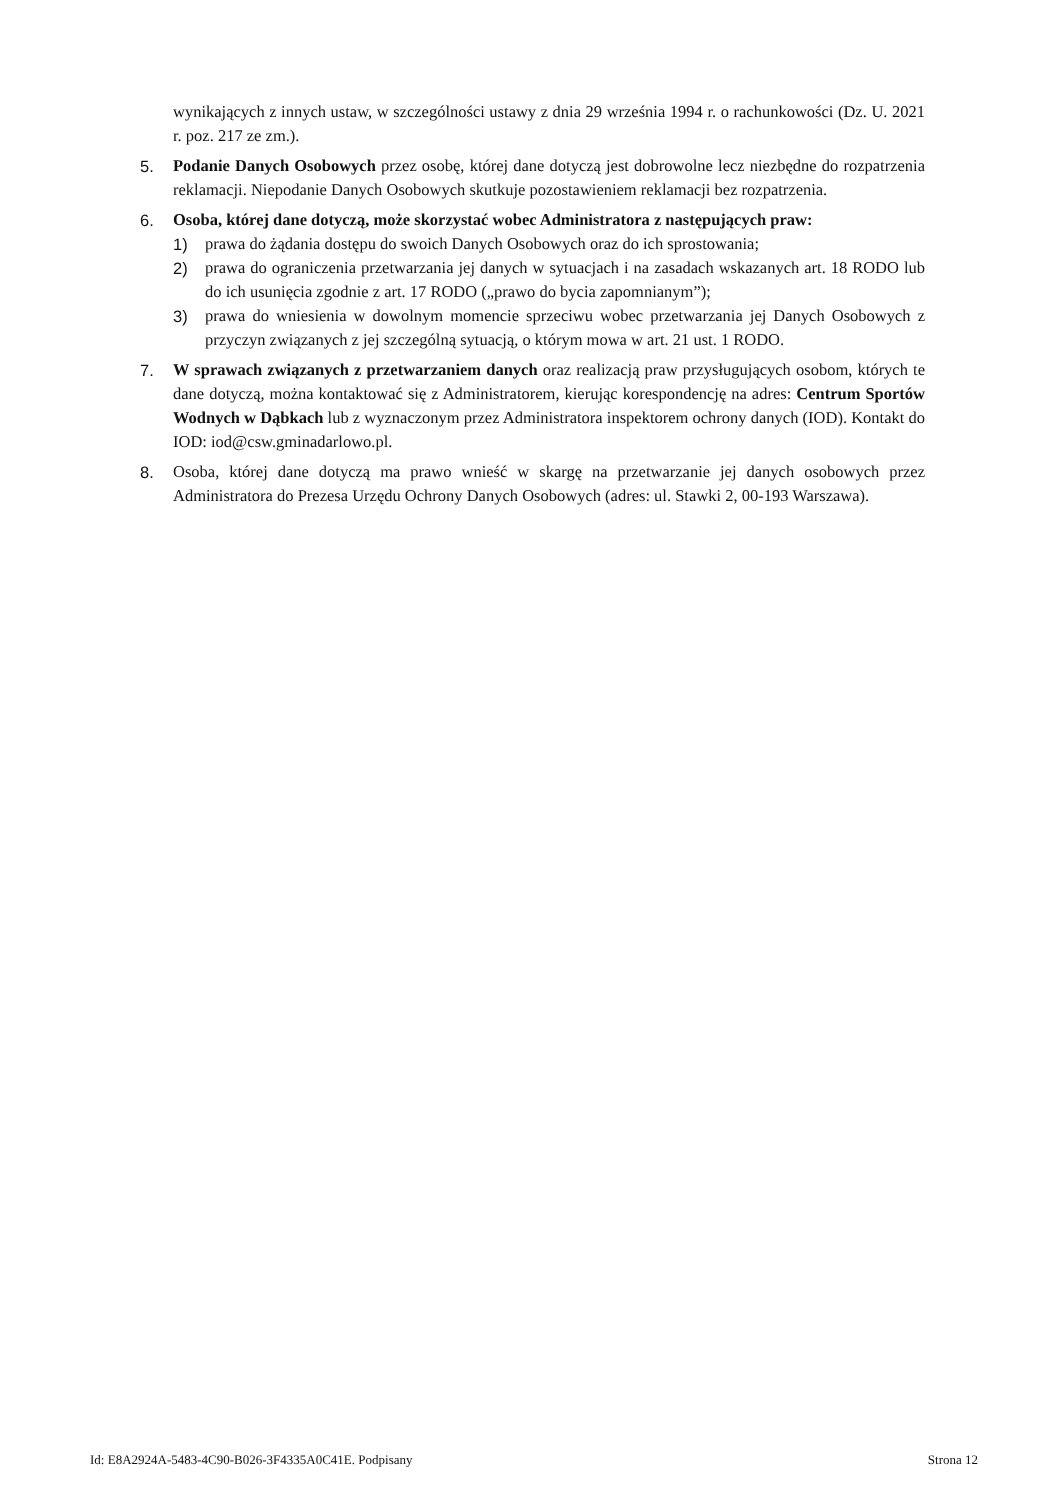wynikających z innych ustaw, w szczególności ustawy z dnia 29 września 1994 r. o rachunkowości (Dz. U. 2021 r. poz. 217 ze zm.).
5. Podanie Danych Osobowych przez osobę, której dane dotyczą jest dobrowolne lecz niezbędne do rozpatrzenia reklamacji. Niepodanie Danych Osobowych skutkuje pozostawieniem reklamacji bez rozpatrzenia.
6. Osoba, której dane dotyczą, może skorzystać wobec Administratora z następujących praw:
1) prawa do żądania dostępu do swoich Danych Osobowych oraz do ich sprostowania;
2) prawa do ograniczenia przetwarzania jej danych w sytuacjach i na zasadach wskazanych art. 18 RODO lub do ich usunięcia zgodnie z art. 17 RODO („prawo do bycia zapomnianym”);
3) prawa do wniesienia w dowolnym momencie sprzeciwu wobec przetwarzania jej Danych Osobowych z przyczyn związanych z jej szczególną sytuacją, o którym mowa w art. 21 ust. 1 RODO.
7. W sprawach związanych z przetwarzaniem danych oraz realizacją praw przysługujących osobom, których te dane dotyczą, można kontaktować się z Administratorem, kierując korespondencję na adres: Centrum Sportów Wodnych w Dąbkach lub z wyznaczonym przez Administratora inspektorem ochrony danych (IOD). Kontakt do IOD: iod@csw.gminadarlowo.pl.
8. Osoba, której dane dotyczą ma prawo wnieść w skargę na przetwarzanie jej danych osobowych przez Administratora do Prezesa Urzędu Ochrony Danych Osobowych (adres: ul. Stawki 2, 00-193 Warszawa).
Id: E8A2924A-5483-4C90-B026-3F4335A0C41E. Podpisany Strona 12